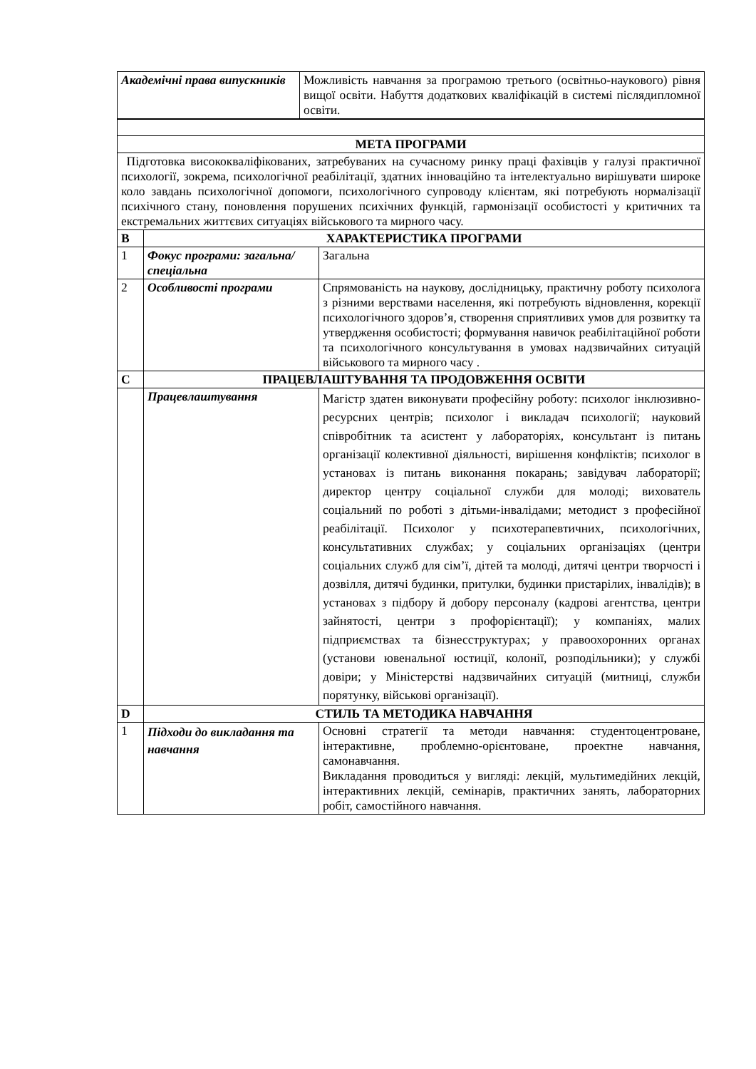| Академічні права випускників | Можливість навчання за програмою третього (освітньо-наукового) рівня вищої освіти. Набуття додаткових кваліфікацій в системі післядипломної освіти. |
| МЕТА ПРОГРАМИ | | |
| --- | --- | --- |
| Підготовка висококваліфікованих, затребуваних на сучасному ринку праці фахівців у галузі практичної психології, зокрема, психологічної реабілітації, здатних інноваційно та інтелектуально вирішувати широке коло завдань психологічної допомоги, психологічного супроводу клієнтам, які потребують нормалізації психічного стану, поновлення порушених психічних функцій, гармонізації особистості у критичних та екстремальних життєвих ситуаціях військового та мирного часу. | | |
| B | ХАРАКТЕРИСТИКА ПРОГРАМИ | |
| 1 | Фокус програми: загальна/спеціальна | Загальна |
| 2 | Особливості програми | Спрямованість на наукову, дослідницьку, практичну роботу психолога з різними верствами населення, які потребують відновлення, корекції психологічного здоров’я, створення сприятливих умов для розвитку та утвердження особистості; формування навичок реабілітаційної роботи та психологічного консультування в умовах надзвичайних ситуацій військового та мирного часу . |
| C | ПРАЦЕВЛАШТУВАННЯ ТА ПРОДОВЖЕННЯ ОСВІТИ | |
| | Працевлаштування | Магістр здатен виконувати професійну роботу: психолог інклюзивно-ресурсних центрів; психолог і викладач психології; науковий співробітник та асистент у лабораторіях, консультант із питань організації колективної діяльності, вирішення конфліктів; психолог в установах із питань виконання покарань; завідувач лабораторії; директор центру соціальної служби для молоді; вихователь соціальний по роботі з дітьми-інвалідами; методист з професійної реабілітації. Психолог у психотерапевтичних, психологічних, консультативних службах; у соціальних організаціях (центри соціальних служб для сім’ї, дітей та молоді, дитячі центри творчості і дозвілля, дитячі будинки, притулки, будинки пристарілих, інвалідів); в установах з підбору й добору персоналу (кадрові агентства, центри зайнятості, центри з профорієнтації); у компаніях, малих підприємствах та бізнесструктурах; у правоохоронних органах (установи ювенальної юстиції, колонії, розподільники); у службі довіри; у Міністерстві надзвичайних ситуацій (митниці, служби порятунку, військові організації). |
| D | СТИЛЬ ТА МЕТОДИКА НАВЧАННЯ | |
| 1 | Підходи до викладання та навчання | Основні стратегії та методи навчання: студентоцентроване, інтерактивне, проблемно-орієнтоване, проектне навчання, самонавчання. Викладання проводиться у вигляді: лекцій, мультимедійних лекцій, інтерактивних лекцій, семінарів, практичних занять, лабораторних робіт, самостійного навчання. |